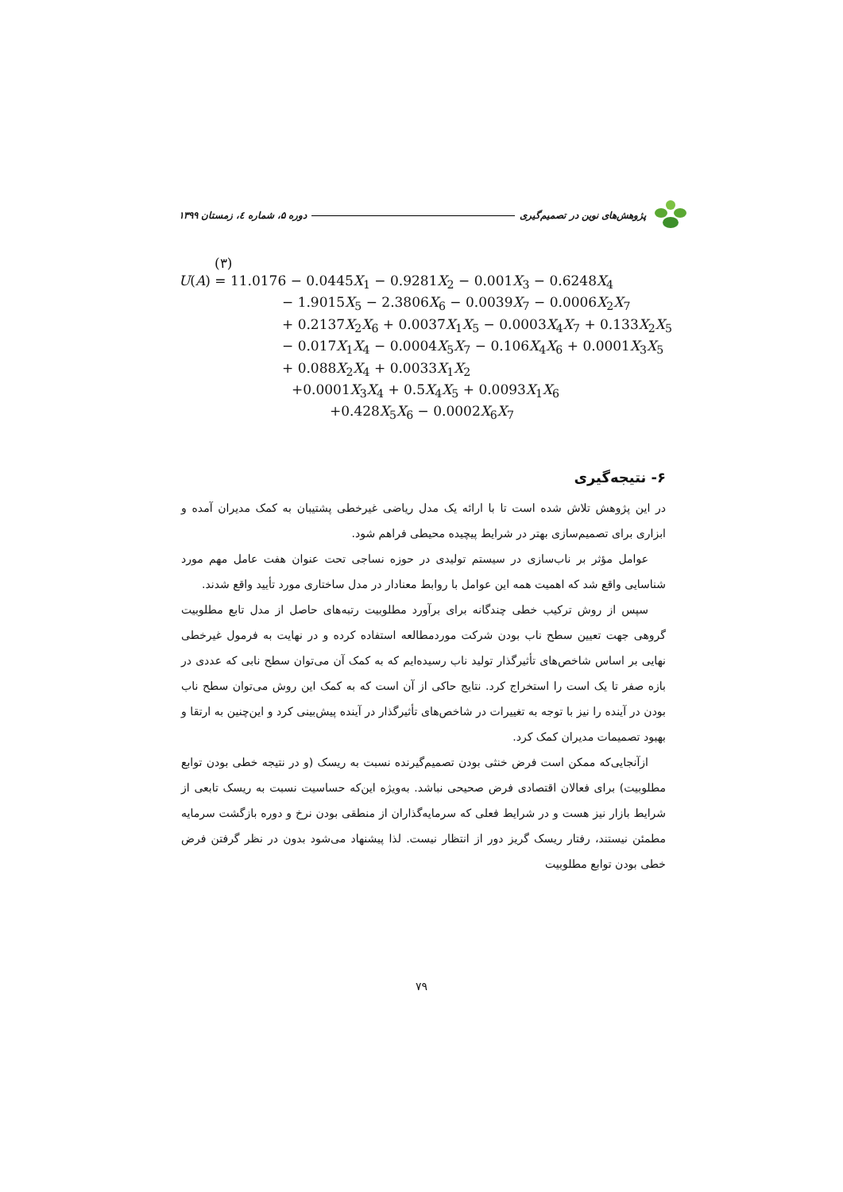پژوهش‌های نوین در تصمیم‌گیری دوره ۵، شماره ٤، زمستان ۱۳۹۹
(۳)
U(A) = 11.0176 − 0.0445X<sub>1</sub> − 0.9281X<sub>2</sub> − 0.001X<sub>3</sub> − 0.6248X<sub>4</sub>
− 1.9015X<sub>5</sub> − 2.3806X<sub>6</sub> − 0.0039X<sub>7</sub> − 0.0006X<sub>2</sub>X<sub>7</sub>
+ 0.2137X<sub>2</sub>X<sub>6</sub> + 0.0037X<sub>1</sub>X<sub>5</sub> − 0.0003X<sub>4</sub>X<sub>7</sub> + 0.133X<sub>2</sub>X<sub>5</sub>
− 0.017X<sub>1</sub>X<sub>4</sub> − 0.0004X<sub>5</sub>X<sub>7</sub> − 0.106X<sub>4</sub>X<sub>6</sub> + 0.0001X<sub>3</sub>X<sub>5</sub>
+ 0.088X<sub>2</sub>X<sub>4</sub> + 0.0033X<sub>1</sub>X<sub>2</sub>
+0.0001X<sub>3</sub>X<sub>4</sub> + 0.5X<sub>4</sub>X<sub>5</sub> + 0.0093X<sub>1</sub>X<sub>6</sub>
+0.428X<sub>5</sub>X<sub>6</sub> − 0.0002X<sub>6</sub>X<sub>7</sub>
۶- نتیجه‌گیری
در این پژوهش تلاش شده است تا با ارائه یک مدل ریاضی غیرخطی پشتیبان به کمک مدیران آمده و ابزاری برای تصمیم‌سازی بهتر در شرایط پیچیده محیطی فراهم شود.
عوامل مؤثر بر ناب‌سازی در سیستم تولیدی در حوزه نساجی تحت عنوان هفت عامل مهم مورد شناسایی واقع شد که اهمیت همه این عوامل با روابط معنادار در مدل ساختاری مورد تأیید واقع شدند.
سپس از روش ترکیب خطی چندگانه برای برآورد مطلوبیت رتبه‌های حاصل از مدل تابع مطلوبیت گروهی جهت تعیین سطح ناب بودن شرکت موردمطالعه استفاده کرده و در نهایت به فرمول غیرخطی نهایی بر اساس شاخص‌های تأثیرگذار تولید ناب رسیده‌ایم که به کمک آن می‌توان سطح نابی که عددی در بازه صفر تا یک است را استخراج کرد. نتایج حاکی از آن است که به کمک این روش می‌توان سطح ناب بودن در آینده را نیز با توجه به تغییرات در شاخص‌های تأثیرگذار در آینده پیش‌بینی کرد و این‌چنین به ارتقا و بهبود تصمیمات مدیران کمک کرد.
ازآنجایی‌که ممکن است فرض خنثی بودن تصمیم‌گیرنده نسبت به ریسک (و در نتیجه خطی بودن توابع مطلوبیت) برای فعالان اقتصادی فرض صحیحی نباشد. به‌ویژه این‌که حساسیت نسبت به ریسک تابعی از شرایط بازار نیز هست و در شرایط فعلی که سرمایه‌گذاران از منطقی بودن نرخ و دوره بازگشت سرمایه مطمئن نیستند، رفتار ریسک گریز دور از انتظار نیست. لذا پیشنهاد می‌شود بدون در نظر گرفتن فرض خطی بودن توابع مطلوبیت
۷۹